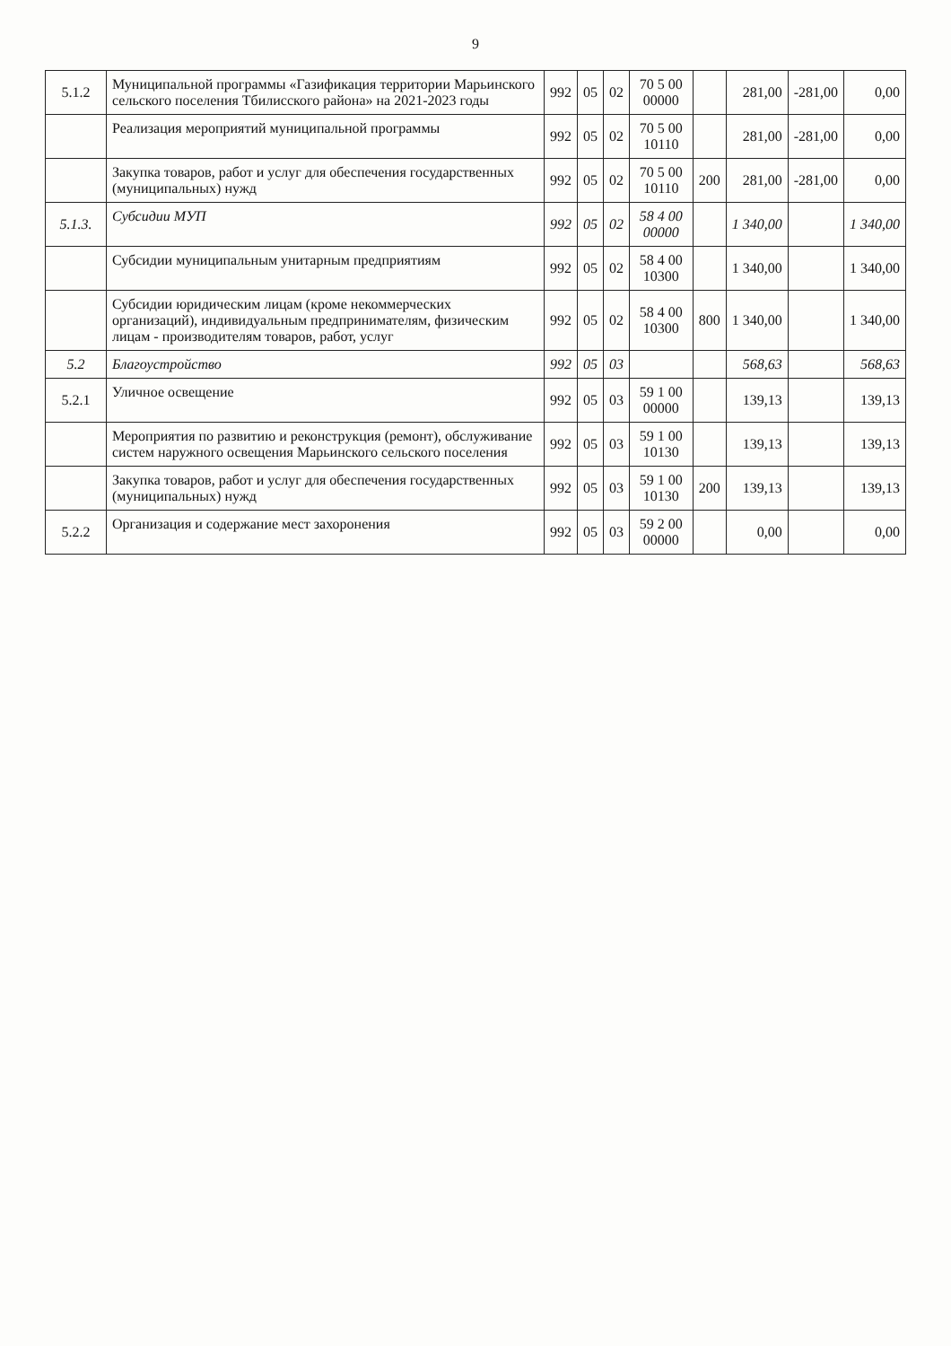9
| 5.1.2 | Муниципальной программы «Газификация территории Марьинского сельского поселения Тбилисского района» на 2021-2023 годы | 992 | 05 | 02 | 70 5 00 00000 | | 281,00 | -281,00 | 0,00 |
| | Реализация мероприятий муниципальной программы | 992 | 05 | 02 | 70 5 00 10110 | | 281,00 | -281,00 | 0,00 |
| | Закупка товаров, работ и услуг для обеспечения государственных (муниципальных) нужд | 992 | 05 | 02 | 70 5 00 10110 | 200 | 281,00 | -281,00 | 0,00 |
| 5.1.3. | Субсидии МУП | 992 | 05 | 02 | 58 4 00 00000 | | 1 340,00 | | 1 340,00 |
| | Субсидии муниципальным унитарным предприятиям | 992 | 05 | 02 | 58 4 00 10300 | | 1 340,00 | | 1 340,00 |
| | Субсидии юридическим лицам (кроме некоммерческих организаций), индивидуальным предпринимателям, физическим лицам - производителям товаров, работ, услуг | 992 | 05 | 02 | 58 4 00 10300 | 800 | 1 340,00 | | 1 340,00 |
| 5.2 | Благоустройство | 992 | 05 | 03 | | | 568,63 | | 568,63 |
| 5.2.1 | Уличное освещение | 992 | 05 | 03 | 59 1 00 00000 | | 139,13 | | 139,13 |
| | Мероприятия по развитию и реконструкция (ремонт), обслуживание систем наружного освещения Марьинского сельского поселения | 992 | 05 | 03 | 59 1 00 10130 | | 139,13 | | 139,13 |
| | Закупка товаров, работ и услуг для обеспечения государственных (муниципальных) нужд | 992 | 05 | 03 | 59 1 00 10130 | 200 | 139,13 | | 139,13 |
| 5.2.2 | Организация и содержание мест захоронения | 992 | 05 | 03 | 59 2 00 00000 | | 0,00 | | 0,00 |